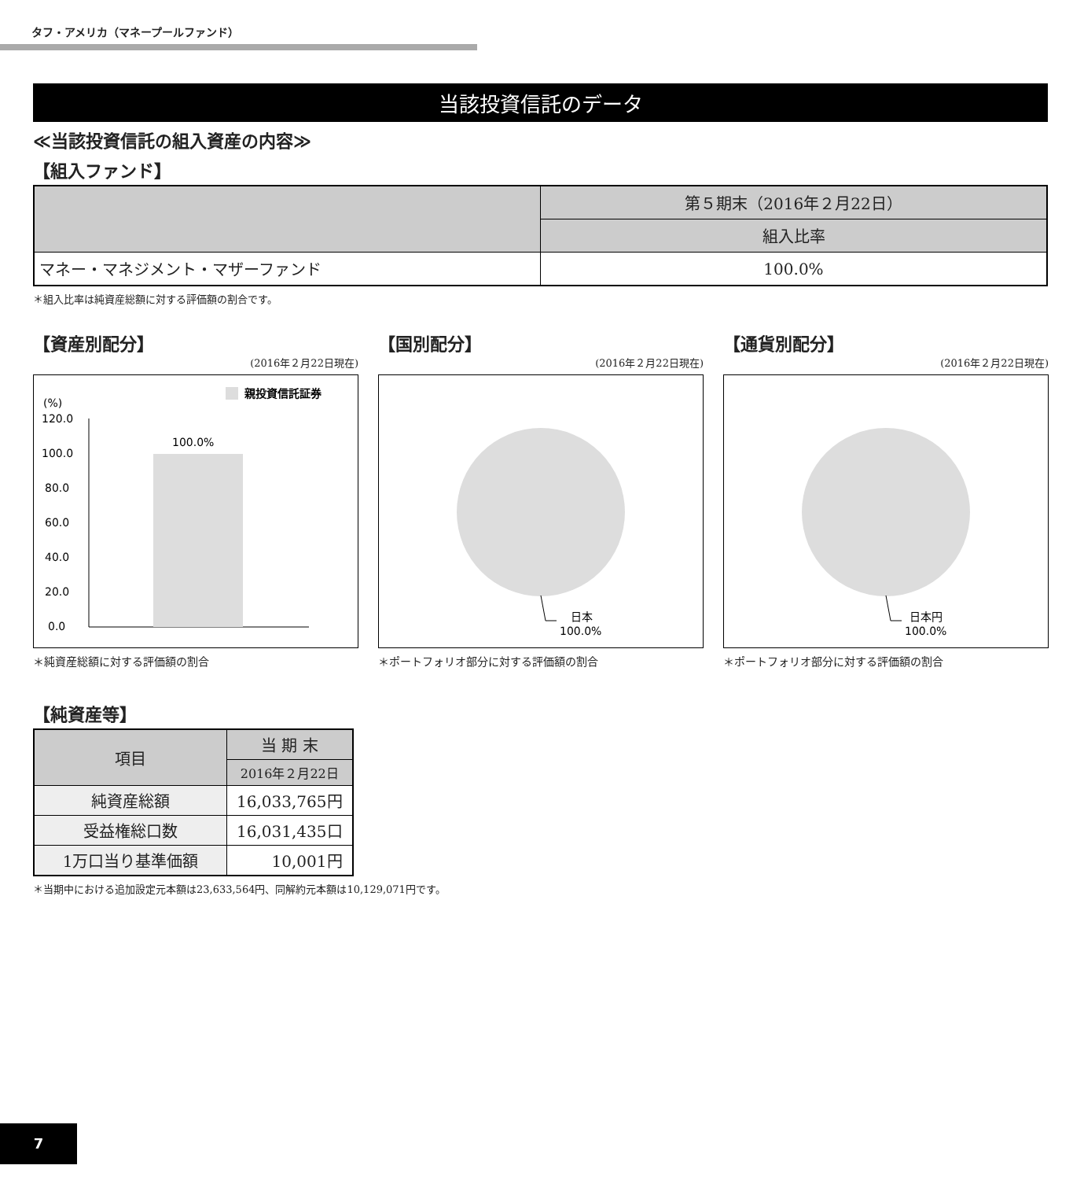タフ・アメリカ（マネープールファンド）
当該投資信託のデータ
≪当該投資信託の組入資産の内容≫
【組入ファンド】
| | 第５期末（2016年２月22日） |
| | 組入比率 |
| マネー・マネジメント・マザーファンド | 100.0% |
＊組入比率は純資産総額に対する評価額の割合です。
【資産別配分】
(2016年２月22日現在)
親投資信託証券
(%)
120.0
100.0
80.0
60.0
40.0
20.0
0.0
100.0%
＊純資産総額に対する評価額の割合
【国別配分】
(2016年２月22日現在)
日本
100.0%
＊ポートフォリオ部分に対する評価額の割合
【通貨別配分】
(2016年２月22日現在)
日本円
100.0%
＊ポートフォリオ部分に対する評価額の割合
【純資産等】
| 項目 | 当 期 末 |
| | 2016年２月22日 |
| 純資産総額 | 16,033,765円 |
| 受益権総口数 | 16,031,435口 |
| 1万口当り基準価額 | 10,001円 |
＊当期中における追加設定元本額は23,633,564円、同解約元本額は10,129,071円です。
7